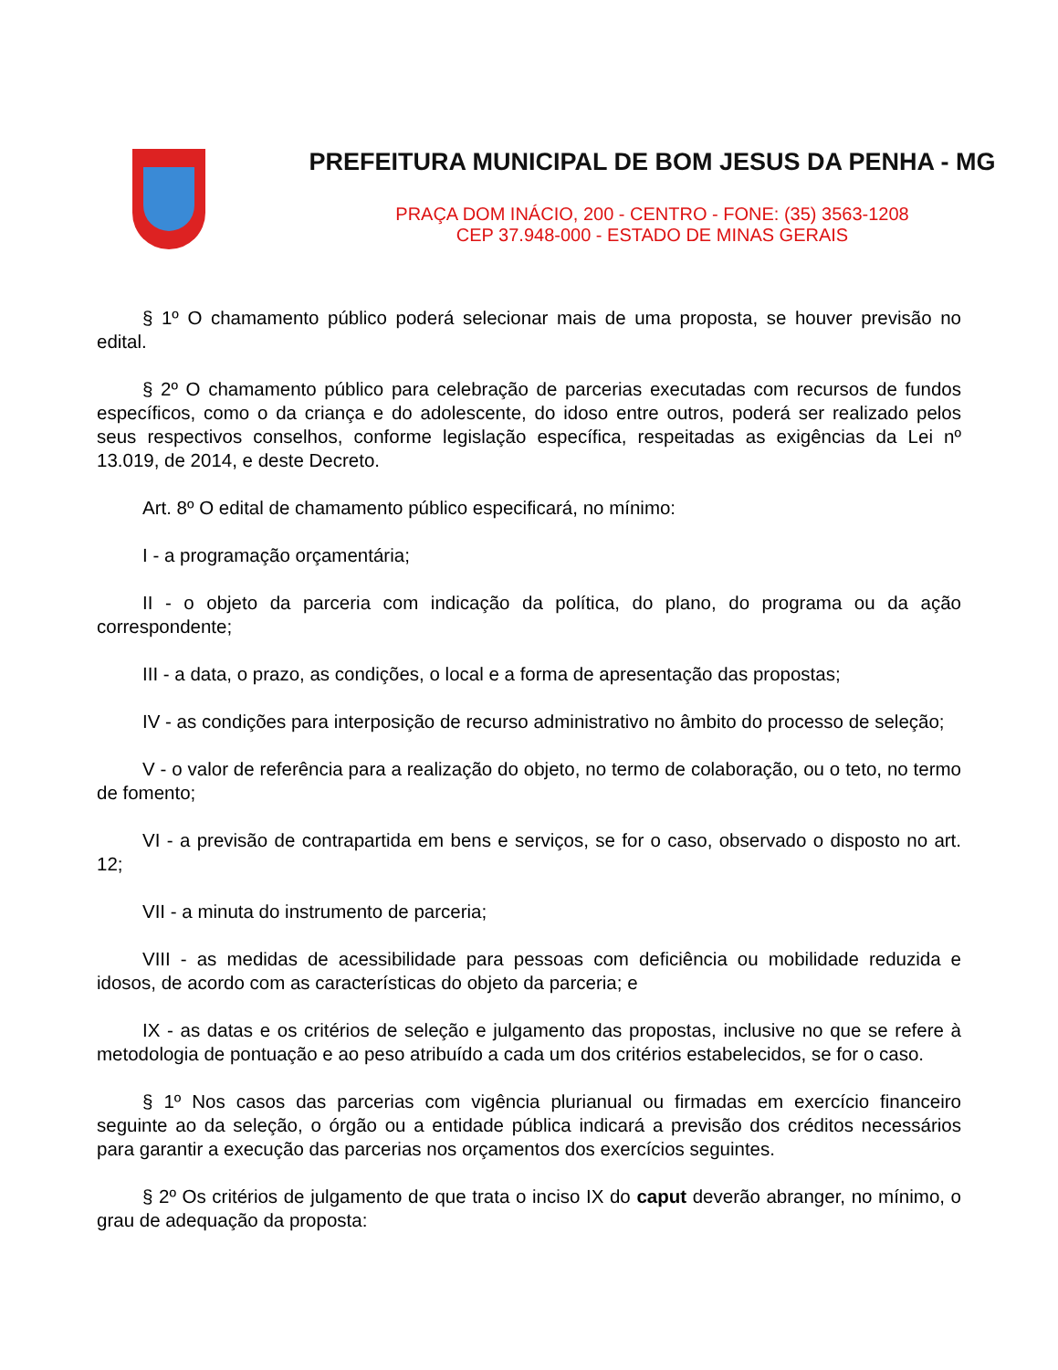PREFEITURA MUNICIPAL DE BOM JESUS DA PENHA - MG
PRAÇA DOM INÁCIO, 200 - CENTRO - FONE: (35) 3563-1208
CEP 37.948-000 - ESTADO DE MINAS GERAIS
§ 1º O chamamento público poderá selecionar mais de uma proposta, se houver previsão no edital.
§ 2º O chamamento público para celebração de parcerias executadas com recursos de fundos específicos, como o da criança e do adolescente, do idoso entre outros, poderá ser realizado pelos seus respectivos conselhos, conforme legislação específica, respeitadas as exigências da Lei nº 13.019, de 2014, e deste Decreto.
Art. 8º O edital de chamamento público especificará, no mínimo:
I - a programação orçamentária;
II - o objeto da parceria com indicação da política, do plano, do programa ou da ação correspondente;
III - a data, o prazo, as condições, o local e a forma de apresentação das propostas;
IV - as condições para interposição de recurso administrativo no âmbito do processo de seleção;
V - o valor de referência para a realização do objeto, no termo de colaboração, ou o teto, no termo de fomento;
VI - a previsão de contrapartida em bens e serviços, se for o caso, observado o disposto no art. 12;
VII - a minuta do instrumento de parceria;
VIII - as medidas de acessibilidade para pessoas com deficiência ou mobilidade reduzida e idosos, de acordo com as características do objeto da parceria; e
IX - as datas e os critérios de seleção e julgamento das propostas, inclusive no que se refere à metodologia de pontuação e ao peso atribuído a cada um dos critérios estabelecidos, se for o caso.
§ 1º Nos casos das parcerias com vigência plurianual ou firmadas em exercício financeiro seguinte ao da seleção, o órgão ou a entidade pública indicará a previsão dos créditos necessários para garantir a execução das parcerias nos orçamentos dos exercícios seguintes.
§ 2º Os critérios de julgamento de que trata o inciso IX do caput deverão abranger, no mínimo, o grau de adequação da proposta: